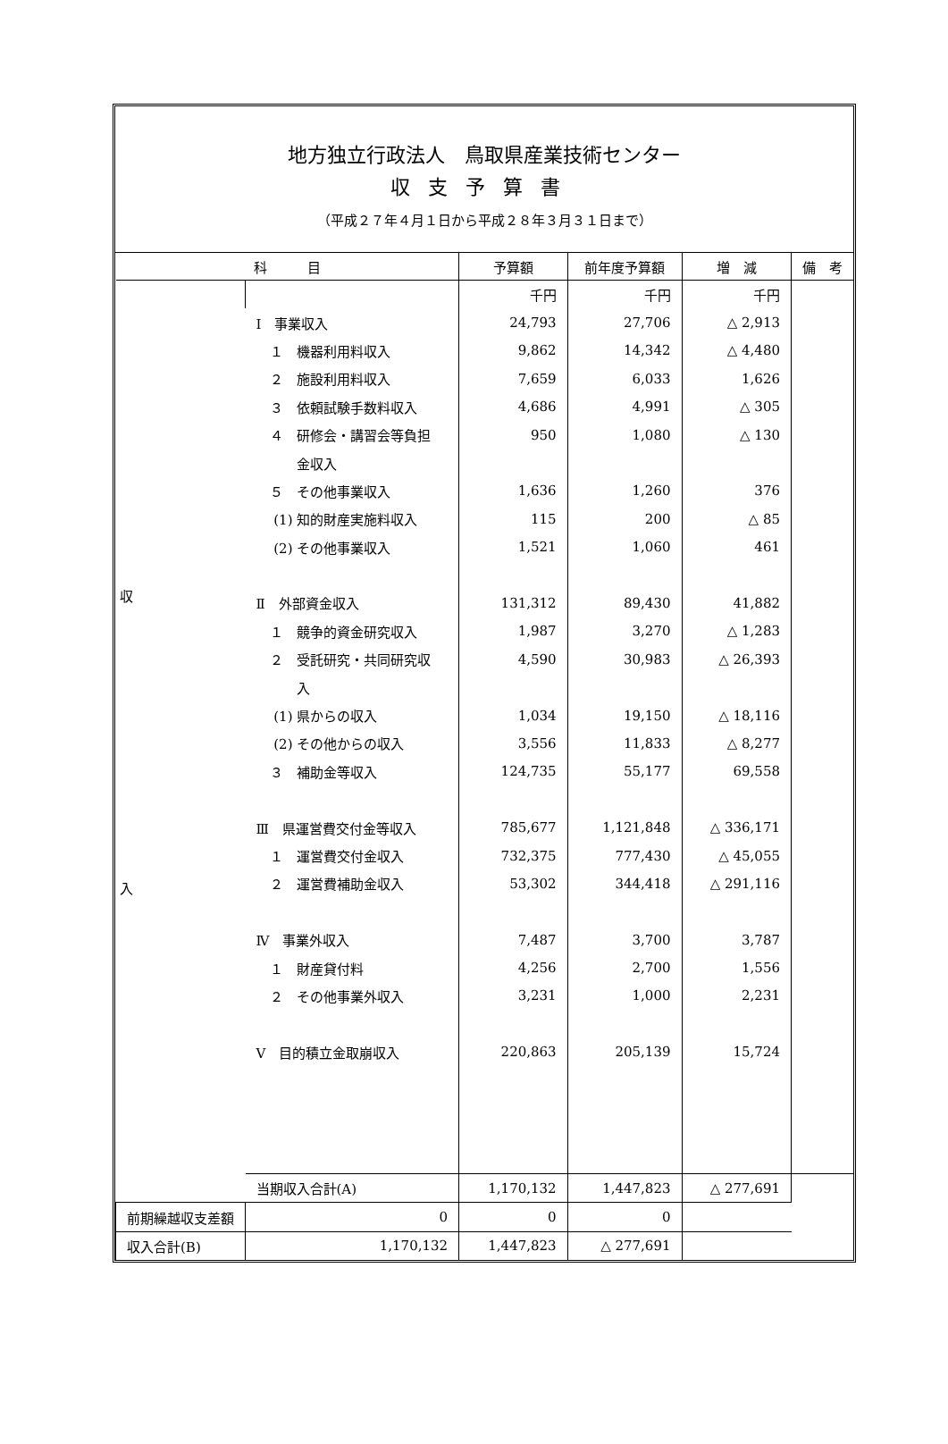地方独立行政法人　鳥取県産業技術センター
収支予算書
（平成２７年４月１日から平成２８年３月３１日まで）
| 科 目 | | 予算額 | 前年度予算額 | 増 減 | 備 考 |
| --- | --- | --- | --- | --- | --- |
| 収 入 | | 千円 | 千円 | 千円 | |
| | Ⅰ 事業収入 | 24,793 | 27,706 | △ 2,913 | |
| | １ 機器利用料収入 | 9,862 | 14,342 | △ 4,480 | |
| | ２ 施設利用料収入 | 7,659 | 6,033 | 1,626 | |
| | ３ 依頼試験手数料収入 | 4,686 | 4,991 | △ 305 | |
| | ４ 研修会・講習会等負担 | 950 | 1,080 | △ 130 | |
| | 金収入 | | | | |
| | ５ その他事業収入 | 1,636 | 1,260 | 376 | |
| | (1) 知的財産実施料収入 | 115 | 200 | △ 85 | |
| | (2) その他事業収入 | 1,521 | 1,060 | 461 | |
| | Ⅱ 外部資金収入 | 131,312 | 89,430 | 41,882 | |
| | １ 競争的資金研究収入 | 1,987 | 3,270 | △ 1,283 | |
| | ２ 受託研究・共同研究収 | 4,590 | 30,983 | △ 26,393 | |
| | 入 | | | | |
| | (1) 県からの収入 | 1,034 | 19,150 | △ 18,116 | |
| | (2) その他からの収入 | 3,556 | 11,833 | △ 8,277 | |
| | ３ 補助金等収入 | 124,735 | 55,177 | 69,558 | |
| | Ⅲ 県運営費交付金等収入 | 785,677 | 1,121,848 | △ 336,171 | |
| | １ 運営費交付金収入 | 732,375 | 777,430 | △ 45,055 | |
| | ２ 運営費補助金収入 | 53,302 | 344,418 | △ 291,116 | |
| | Ⅳ 事業外収入 | 7,487 | 3,700 | 3,787 | |
| | １ 財産貸付料 | 4,256 | 2,700 | 1,556 | |
| | ２ その他事業外収入 | 3,231 | 1,000 | 2,231 | |
| | Ⅴ 目的積立金取崩収入 | 220,863 | 205,139 | 15,724 | |
| | 当期収入合計(A) | 1,170,132 | 1,447,823 | △ 277,691 | |
| 前期繰越収支差額 | 0 | 0 | 0 | | |
| 収入合計(B) | 1,170,132 | 1,447,823 | △ 277,691 | | |